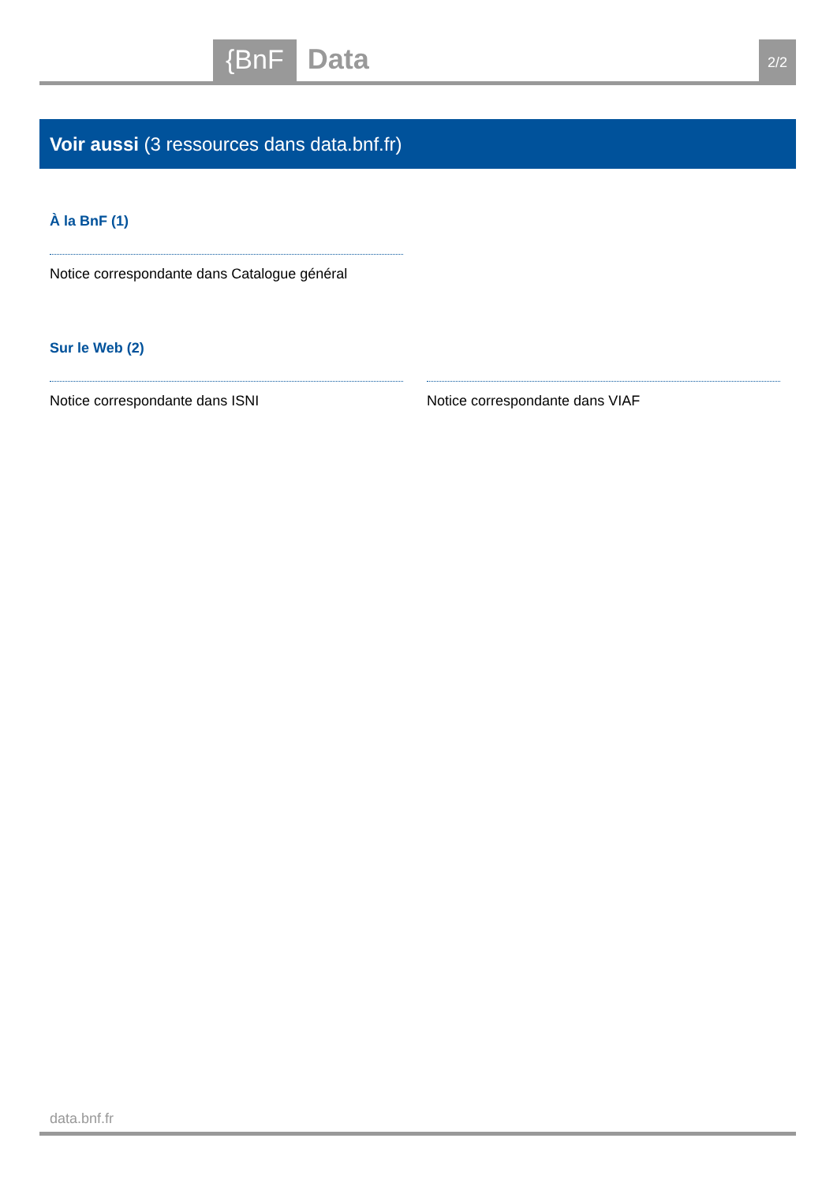{BnF
Data
2/2
Voir aussi (3 ressources dans data.bnf.fr)
À la BnF (1)
Notice correspondante dans Catalogue général
Sur le Web (2)
Notice correspondante dans ISNI Notice correspondante dans VIAF
data.bnf.fr